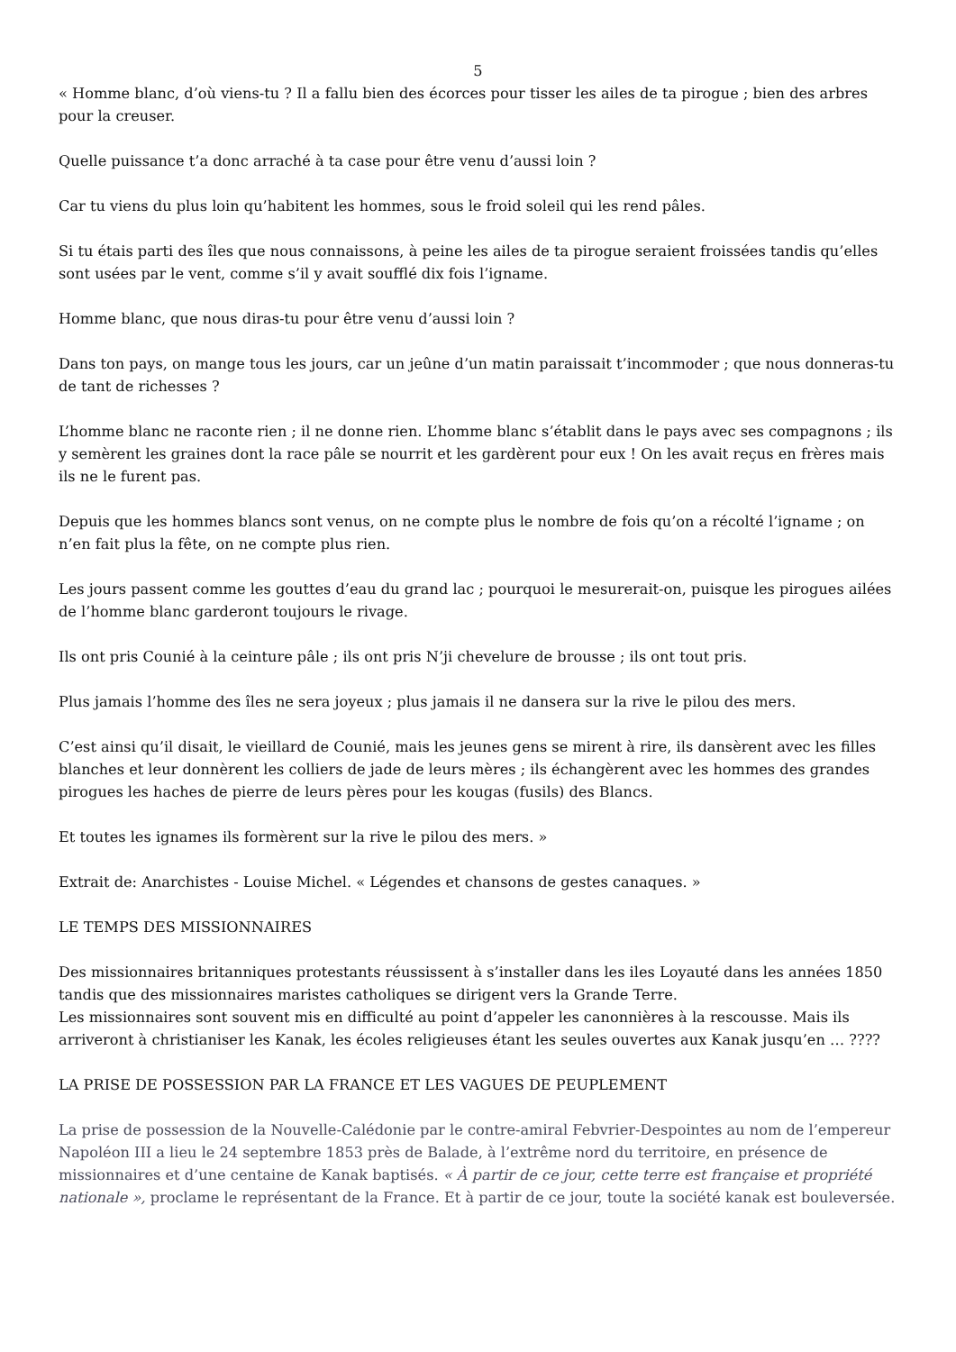5
« Homme blanc, d’où viens-tu ? Il a fallu bien des écorces pour tisser les ailes de ta pirogue ; bien des arbres pour la creuser.
Quelle puissance t’a donc arraché à ta case pour être venu d’aussi loin ?
Car tu viens du plus loin qu’habitent les hommes, sous le froid soleil qui les rend pâles.
Si tu étais parti des îles que nous connaissons, à peine les ailes de ta pirogue seraient froissées tandis qu’elles sont usées par le vent, comme s’il y avait soufflé dix fois l’igname.
Homme blanc, que nous diras-tu pour être venu d’aussi loin ?
Dans ton pays, on mange tous les jours, car un jeûne d’un matin paraissait t’incommoder ; que nous donneras-tu de tant de richesses ?
L’homme blanc ne raconte rien ; il ne donne rien. L’homme blanc s’établit dans le pays avec ses compagnons ; ils y semèrent les graines dont la race pâle se nourrit et les gardèrent pour eux ! On les avait reçus en frères mais ils ne le furent pas.
Depuis que les hommes blancs sont venus, on ne compte plus le nombre de fois qu’on a récolté l’igname ; on n’en fait plus la fête, on ne compte plus rien.
Les jours passent comme les gouttes d’eau du grand lac ; pourquoi le mesurerait-on, puisque les pirogues ailées de l’homme blanc garderont toujours le rivage.
Ils ont pris Counié à la ceinture pâle ; ils ont pris N’ji chevelure de brousse ; ils ont tout pris.
Plus jamais l’homme des îles ne sera joyeux ; plus jamais il ne dansera sur la rive le pilou des mers.
C’est ainsi qu’il disait, le vieillard de Counié, mais les jeunes gens se mirent à rire, ils dansèrent avec les filles blanches et leur donnèrent les colliers de jade de leurs mères ; ils échangèrent avec les hommes des grandes pirogues les haches de pierre de leurs pères pour les kougas (fusils) des Blancs.
Et toutes les ignames ils formèrent sur la rive le pilou des mers. »
Extrait de: Anarchistes - Louise Michel. « Légendes et chansons de gestes canaques. »
LE TEMPS DES MISSIONNAIRES
Des missionnaires britanniques protestants réussissent à s’installer dans les iles Loyauté dans les années 1850 tandis que des missionnaires maristes catholiques se dirigent vers la Grande Terre.
Les missionnaires sont souvent mis en difficulté au point d’appeler les canonnières à la rescousse. Mais ils arriveront à christianiser les Kanak, les écoles religieuses étant les seules ouvertes aux Kanak jusqu’en … ????
LA PRISE DE POSSESSION PAR LA FRANCE ET LES VAGUES DE PEUPLEMENT
La prise de possession de la Nouvelle-Calédonie par le contre-amiral Febvrier-Despointes au nom de l’empereur Napoléon III a lieu le 24 septembre 1853 près de Balade, à l’extrême nord du territoire, en présence de missionnaires et d’une centaine de Kanak baptisés. « À partir de ce jour, cette terre est française et propriété nationale », proclame le représentant de la France. Et à partir de ce jour, toute la société kanak est bouleversée.